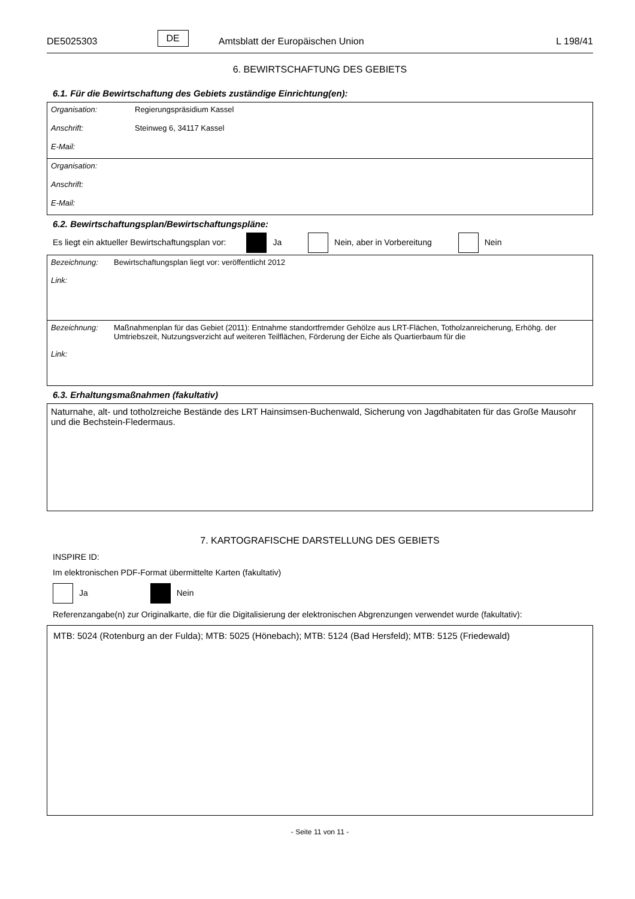DE5025303 DE Amtsblatt der Europäischen Union L 198/41
6. BEWIRTSCHAFTUNG DES GEBIETS
6.1. Für die Bewirtschaftung des Gebiets zuständige Einrichtung(en):
Organisation: Regierungspräsidium Kassel
Anschrift: Steinweg 6, 34117 Kassel
E-Mail:
Organisation:
Anschrift:
E-Mail:
6.2. Bewirtschaftungsplan/Bewirtschaftungspläne:
Es liegt ein aktueller Bewirtschaftungsplan vor: Ja Nein, aber in Vorbereitung Nein
Bezeichnung: Bewirtschaftungsplan liegt vor: veröffentlicht 2012
Link:
Bezeichnung: Maßnahmenplan für das Gebiet (2011): Entnahme standortfremder Gehölze aus LRT-Flächen, Totholzanreicherung, Erhöhg. der Umtriebszeit, Nutzungsverzicht auf weiteren Teilflächen, Förderung der Eiche als Quartierbaum für die
Link:
6.3. Erhaltungsmaßnahmen (fakultativ)
Naturnahe, alt- und totholzreiche Bestände des LRT Hainsimsen-Buchenwald, Sicherung von Jagdhabitaten für das Große Mausohr und die Bechstein-Fledermaus.
7. KARTOGRAFISCHE DARSTELLUNG DES GEBIETS
INSPIRE ID:
Im elektronischen PDF-Format übermittelte Karten (fakultativ)
Ja Nein
Referenzangabe(n) zur Originalkarte, die für die Digitalisierung der elektronischen Abgrenzungen verwendet wurde (fakultativ):
MTB: 5024 (Rotenburg an der Fulda); MTB: 5025 (Hönebach); MTB: 5124 (Bad Hersfeld); MTB: 5125 (Friedewald)
- Seite 11 von 11 -